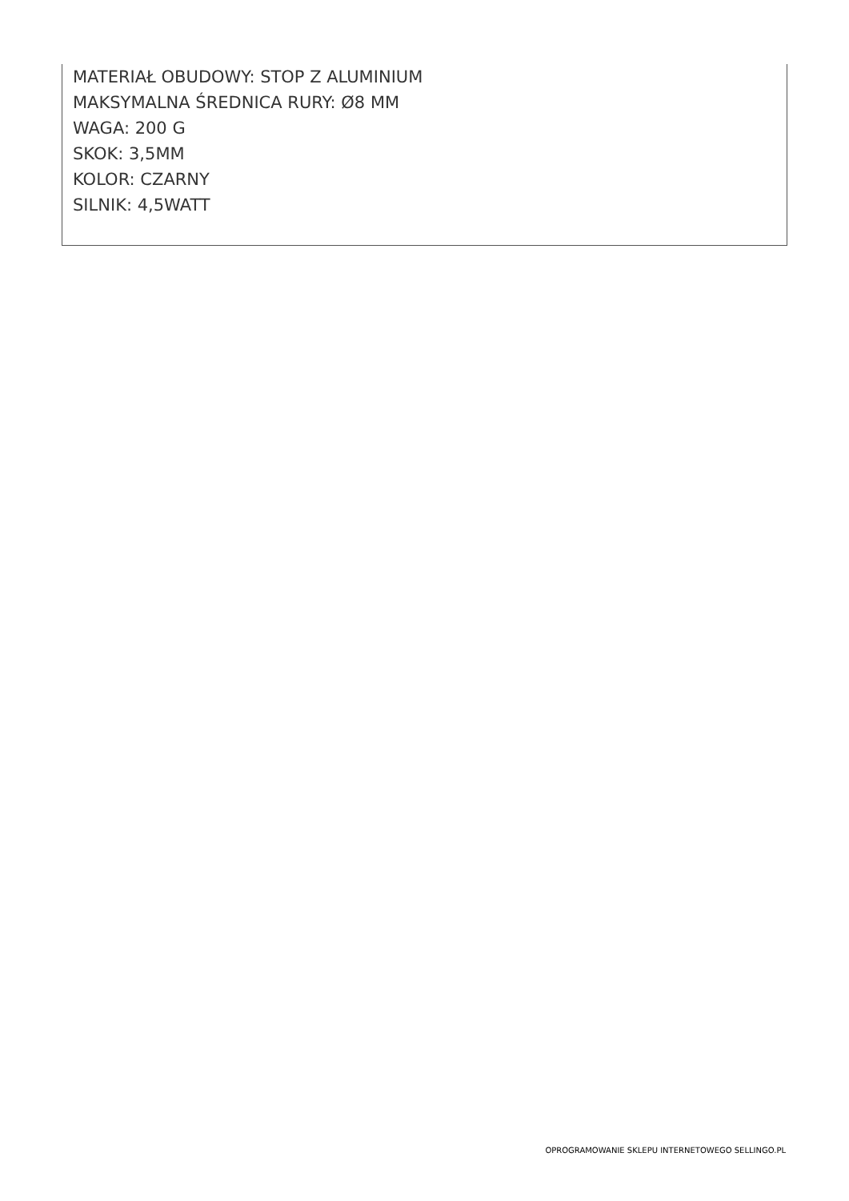MATERIAŁ OBUDOWY: STOP Z ALUMINIUM
MAKSYMALNA ŚREDNICA RURY: Ø8 MM
WAGA: 200 G
SKOK: 3,5MM
KOLOR: CZARNY
SILNIK: 4,5WATT
OPROGRAMOWANIE SKLEPU INTERNETOWEGO SELLINGO.PL